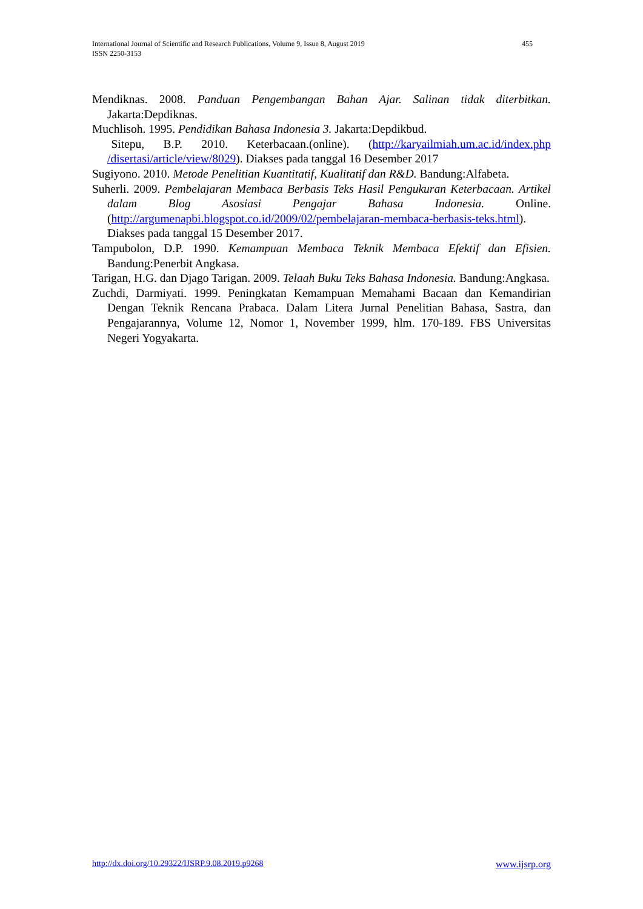455 International Journal of Scientific and Research Publications, Volume 9, Issue 8, August 2019
ISSN 2250-3153
Mendiknas. 2008. Panduan Pengembangan Bahan Ajar. Salinan tidak diterbitkan. Jakarta:Depdiknas.
Muchlisoh. 1995. Pendidikan Bahasa Indonesia 3. Jakarta:Depdikbud.
Sitepu, B.P. 2010. Keterbacaan.(online). (http://karyailmiah.um.ac.id/index.php /disertasi/article/view/8029). Diakses pada tanggal 16 Desember 2017
Sugiyono. 2010. Metode Penelitian Kuantitatif, Kualitatif dan R&D. Bandung:Alfabeta.
Suherli. 2009. Pembelajaran Membaca Berbasis Teks Hasil Pengukuran Keterbacaan. Artikel dalam Blog Asosiasi Pengajar Bahasa Indonesia. Online. (http://argumenapbi.blogspot.co.id/2009/02/pembelajaran-membaca-berbasis-teks.html). Diakses pada tanggal 15 Desember 2017.
Tampubolon, D.P. 1990. Kemampuan Membaca Teknik Membaca Efektif dan Efisien. Bandung:Penerbit Angkasa.
Tarigan, H.G. dan Djago Tarigan. 2009. Telaah Buku Teks Bahasa Indonesia. Bandung:Angkasa.
Zuchdi, Darmiyati. 1999. Peningkatan Kemampuan Memahami Bacaan dan Kemandirian Dengan Teknik Rencana Prabaca. Dalam Litera Jurnal Penelitian Bahasa, Sastra, dan Pengajarannya, Volume 12, Nomor 1, November 1999, hlm. 170-189. FBS Universitas Negeri Yogyakarta.
www.ijsrp.org http://dx.doi.org/10.29322/IJSRP.9.08.2019.p9268